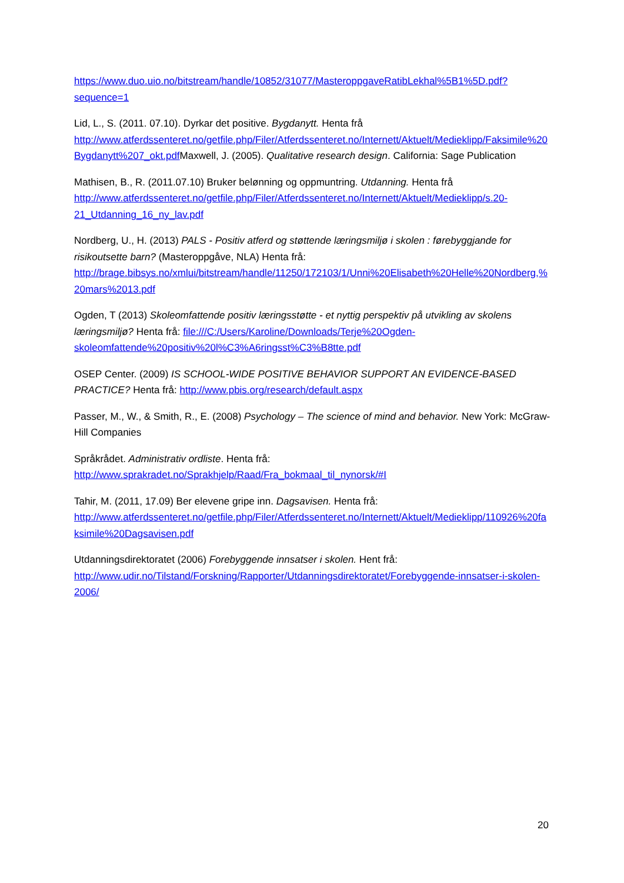https://www.duo.uio.no/bitstream/handle/10852/31077/MasteroppgaveRatibLekhal%5B1%5D.pdf?sequence=1
Lid, L., S. (2011. 07.10). Dyrkar det positive. Bygdanytt. Henta frå http://www.atferdssenteret.no/getfile.php/Filer/Atferdssenteret.no/Internett/Aktuelt/Medieklipp/Faksimile%20Bygdanytt%207_okt.pdf Maxwell, J. (2005). Qualitative research design. California: Sage Publication
Mathisen, B., R. (2011.07.10) Bruker belønning og oppmuntring. Utdanning. Henta frå http://www.atferdssenteret.no/getfile.php/Filer/Atferdssenteret.no/Internett/Aktuelt/Medieklipp/s.20-21_Utdanning_16_ny_lav.pdf
Nordberg, U., H. (2013) PALS - Positiv atferd og støttende læringsmiljø i skolen : førebyggjande for risikoutsette barn? (Masteroppgåve, NLA) Henta frå: http://brage.bibsys.no/xmlui/bitstream/handle/11250/172103/1/Unni%20Elisabeth%20Helle%20Nordberg,%20mars%2013.pdf
Ogden, T (2013) Skoleomfattende positiv læringsstøtte - et nyttig perspektiv på utvikling av skolens læringsmiljø? Henta frå: file:///C:/Users/Karoline/Downloads/Terje%20Ogden-skoleomfattende%20positiv%20l%C3%A6ringsst%C3%B8tte.pdf
OSEP Center. (2009) IS SCHOOL-WIDE POSITIVE BEHAVIOR SUPPORT AN EVIDENCE-BASED PRACTICE? Henta frå: http://www.pbis.org/research/default.aspx
Passer, M., W., & Smith, R., E. (2008) Psychology – The science of mind and behavior. New York: McGraw-Hill Companies
Språkrådet. Administrativ ordliste. Henta frå:
http://www.sprakradet.no/Sprakhjelp/Raad/Fra_bokmaal_til_nynorsk/#I
Tahir, M. (2011, 17.09) Ber elevene gripe inn. Dagsavisen. Henta frå: http://www.atferdssenteret.no/getfile.php/Filer/Atferdssenteret.no/Internett/Aktuelt/Medieklipp/110926%20faksimile%20Dagsavisen.pdf
Utdanningsdirektoratet (2006) Forebyggende innsatser i skolen. Hent frå: http://www.udir.no/Tilstand/Forskning/Rapporter/Utdanningsdirektoratet/Forebyggende-innsatser-i-skolen-2006/
20